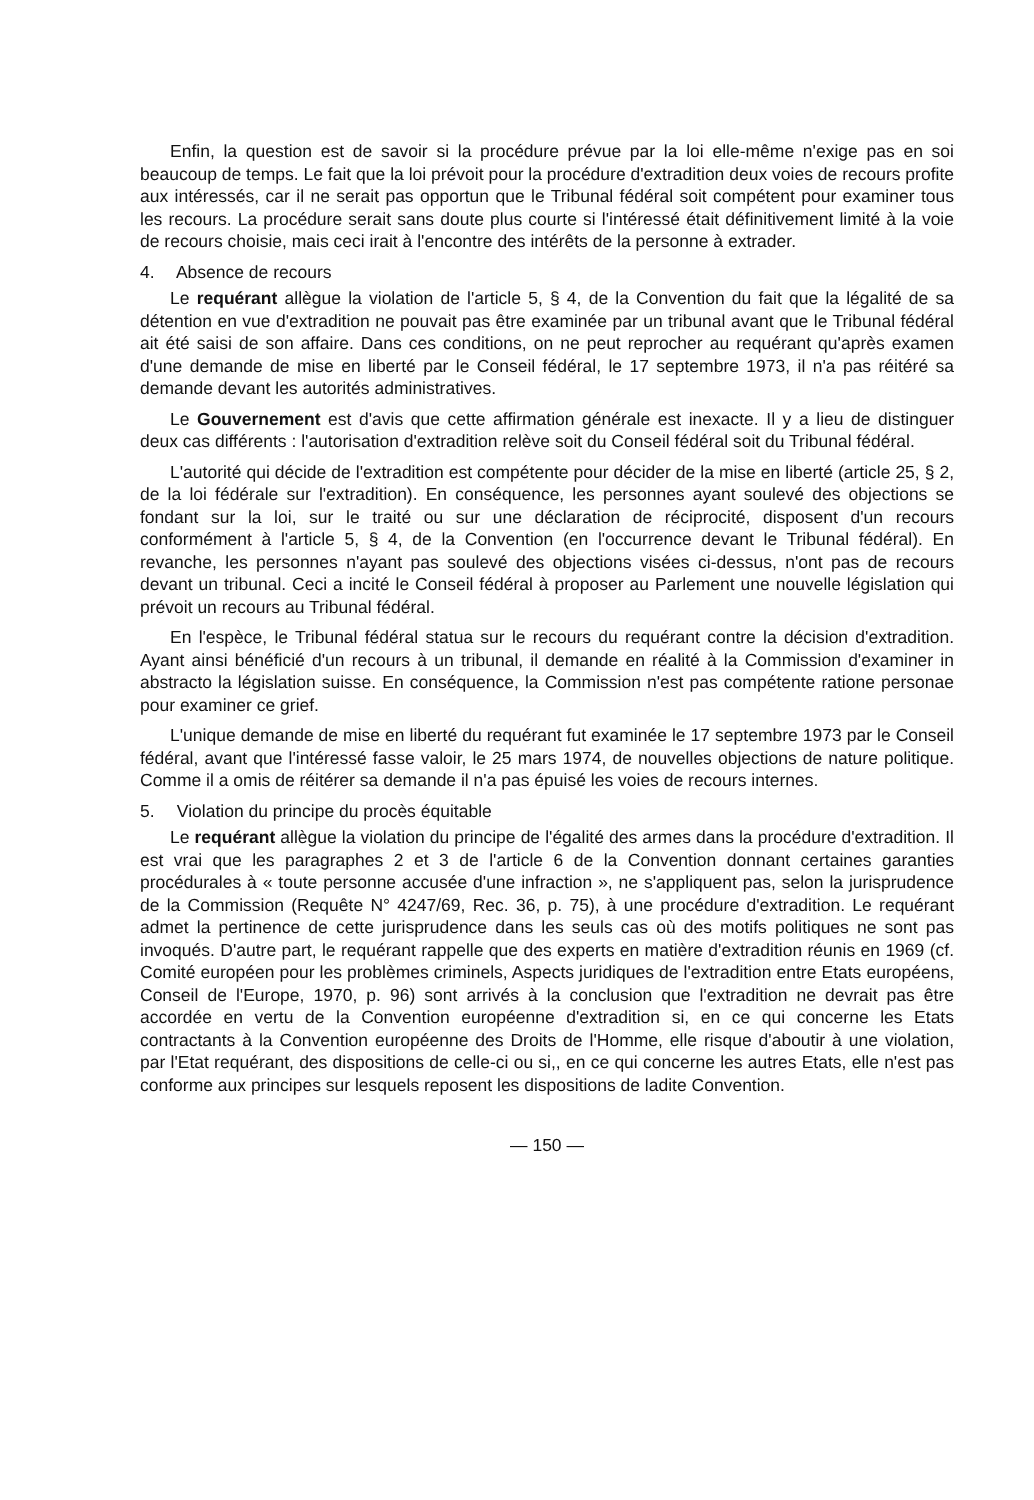Enfin, la question est de savoir si la procédure prévue par la loi elle-même n'exige pas en soi beaucoup de temps. Le fait que la loi prévoit pour la procédure d'extradition deux voies de recours profite aux intéressés, car il ne serait pas opportun que le Tribunal fédéral soit compétent pour examiner tous les recours. La procédure serait sans doute plus courte si l'intéressé était définitivement limité à la voie de recours choisie, mais ceci irait à l'encontre des intérêts de la personne à extrader.
4. Absence de recours
Le requérant allègue la violation de l'article 5, § 4, de la Convention du fait que la légalité de sa détention en vue d'extradition ne pouvait pas être examinée par un tribunal avant que le Tribunal fédéral ait été saisi de son affaire. Dans ces conditions, on ne peut reprocher au requérant qu'après examen d'une demande de mise en liberté par le Conseil fédéral, le 17 septembre 1973, il n'a pas réitéré sa demande devant les autorités administratives.
Le Gouvernement est d'avis que cette affirmation générale est inexacte. Il y a lieu de distinguer deux cas différents : l'autorisation d'extradition relève soit du Conseil fédéral soit du Tribunal fédéral.
L'autorité qui décide de l'extradition est compétente pour décider de la mise en liberté (article 25, § 2, de la loi fédérale sur l'extradition). En conséquence, les personnes ayant soulevé des objections se fondant sur la loi, sur le traité ou sur une déclaration de réciprocité, disposent d'un recours conformément à l'article 5, § 4, de la Convention (en l'occurrence devant le Tribunal fédéral). En revanche, les personnes n'ayant pas soulevé des objections visées ci-dessus, n'ont pas de recours devant un tribunal. Ceci a incité le Conseil fédéral à proposer au Parlement une nouvelle législation qui prévoit un recours au Tribunal fédéral.
En l'espèce, le Tribunal fédéral statua sur le recours du requérant contre la décision d'extradition. Ayant ainsi bénéficié d'un recours à un tribunal, il demande en réalité à la Commission d'examiner in abstracto la législation suisse. En conséquence, la Commission n'est pas compétente ratione personae pour examiner ce grief.
L'unique demande de mise en liberté du requérant fut examinée le 17 septembre 1973 par le Conseil fédéral, avant que l'intéressé fasse valoir, le 25 mars 1974, de nouvelles objections de nature politique. Comme il a omis de réitérer sa demande il n'a pas épuisé les voies de recours internes.
5. Violation du principe du procès équitable
Le requérant allègue la violation du principe de l'égalité des armes dans la procédure d'extradition. Il est vrai que les paragraphes 2 et 3 de l'article 6 de la Convention donnant certaines garanties procédurales à « toute personne accusée d'une infraction », ne s'appliquent pas, selon la jurisprudence de la Commission (Requête N° 4247/69, Rec. 36, p. 75), à une procédure d'extradition. Le requérant admet la pertinence de cette jurisprudence dans les seuls cas où des motifs politiques ne sont pas invoqués. D'autre part, le requérant rappelle que des experts en matière d'extradition réunis en 1969 (cf. Comité européen pour les problèmes criminels, Aspects juridiques de l'extradition entre Etats européens, Conseil de l'Europe, 1970, p. 96) sont arrivés à la conclusion que l'extradition ne devrait pas être accordée en vertu de la Convention européenne d'extradition si, en ce qui concerne les Etats contractants à la Convention européenne des Droits de l'Homme, elle risque d'aboutir à une violation, par l'Etat requérant, des dispositions de celle-ci ou si,, en ce qui concerne les autres Etats, elle n'est pas conforme aux principes sur lesquels reposent les dispositions de ladite Convention.
— 150 —